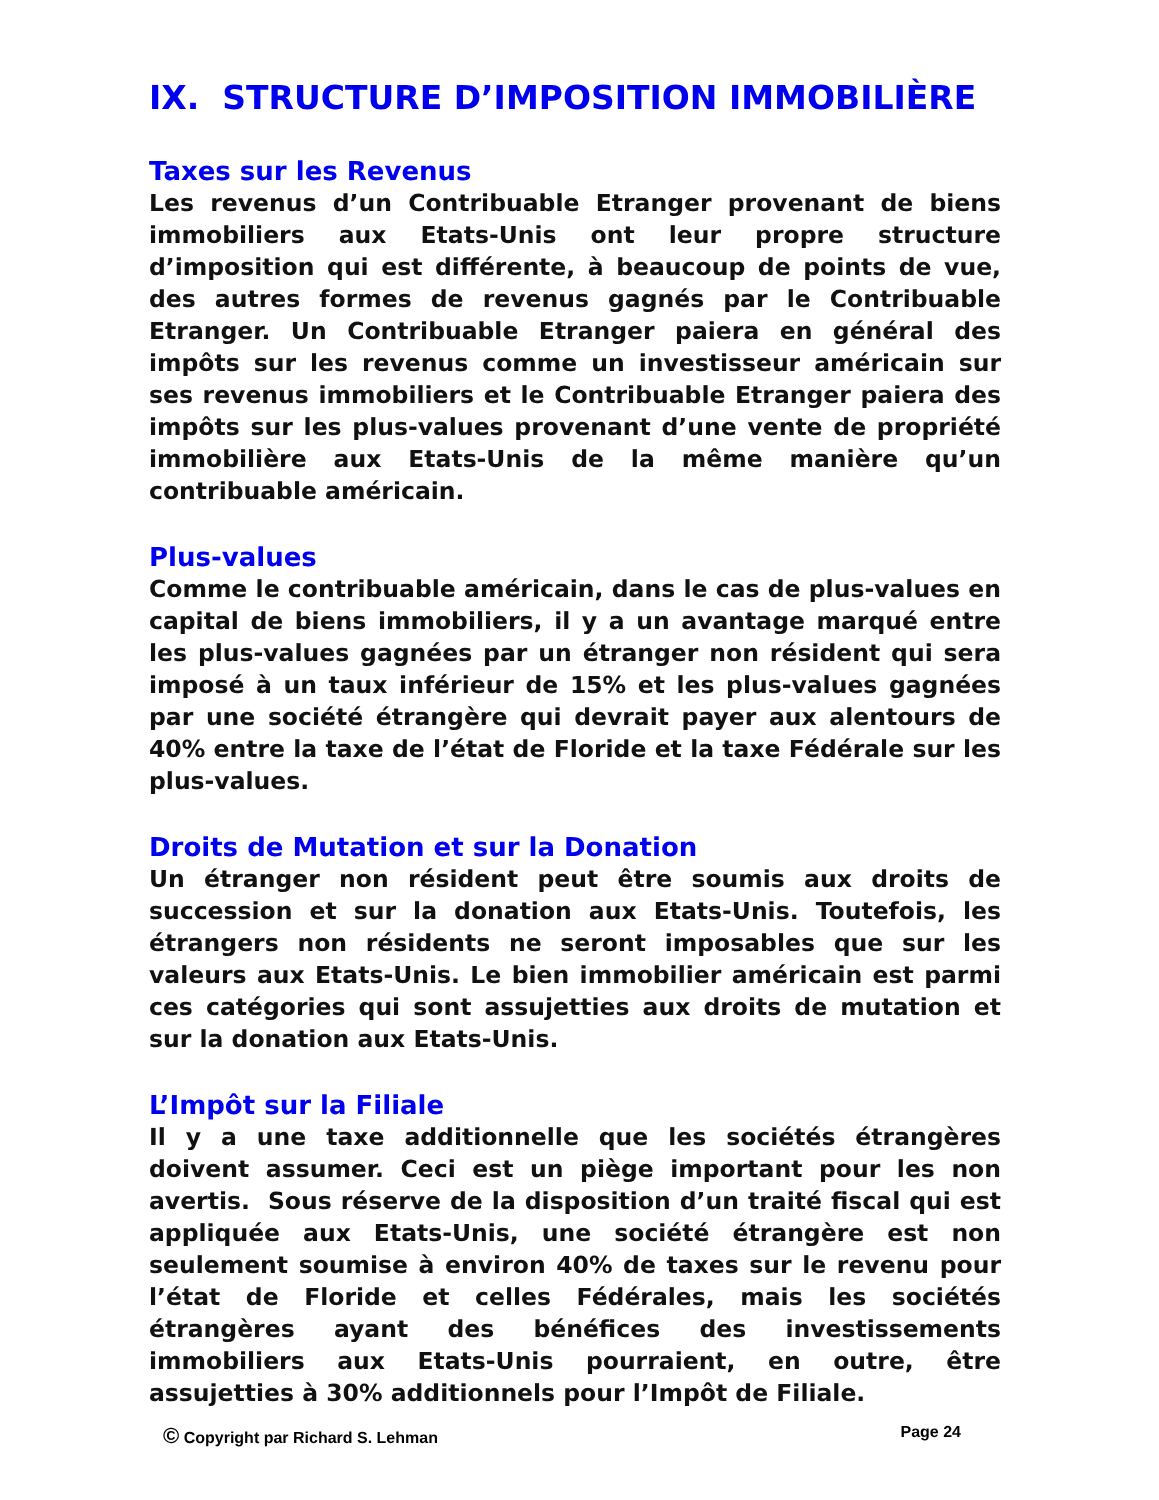IX. STRUCTURE D’IMPOSITION IMMOBILIÈRE
Taxes sur les Revenus
Les revenus d’un Contribuable Etranger provenant de biens immobiliers aux Etats-Unis ont leur propre structure d’imposition qui est différente, à beaucoup de points de vue, des autres formes de revenus gagnés par le Contribuable Etranger. Un Contribuable Etranger paiera en général des impôts sur les revenus comme un investisseur américain sur ses revenus immobiliers et le Contribuable Etranger paiera des impôts sur les plus-values provenant d’une vente de propriété immobilière aux Etats-Unis de la même manière qu’un contribuable américain.
Plus-values
Comme le contribuable américain, dans le cas de plus-values en capital de biens immobiliers, il y a un avantage marqué entre les plus-values gagnées par un étranger non résident qui sera imposé à un taux inférieur de 15% et les plus-values gagnées par une société étrangère qui devrait payer aux alentours de 40% entre la taxe de l’état de Floride et la taxe Fédérale sur les plus-values.
Droits de Mutation et sur la Donation
Un étranger non résident peut être soumis aux droits de succession et sur la donation aux Etats-Unis. Toutefois, les étrangers non résidents ne seront imposables que sur les valeurs aux Etats-Unis. Le bien immobilier américain est parmi ces catégories qui sont assujetties aux droits de mutation et sur la donation aux Etats-Unis.
L’Impôt sur la Filiale
Il y a une taxe additionnelle que les sociétés étrangères doivent assumer. Ceci est un piège important pour les non avertis. Sous réserve de la disposition d’un traité fiscal qui est appliquée aux Etats-Unis, une société étrangère est non seulement soumise à environ 40% de taxes sur le revenu pour l’état de Floride et celles Fédérales, mais les sociétés étrangères ayant des bénéfices des investissements immobiliers aux Etats-Unis pourraient, en outre, être assujetties à 30% additionnels pour l’Impôt de Filiale.
© Copyright par Richard S. Lehman Page 24